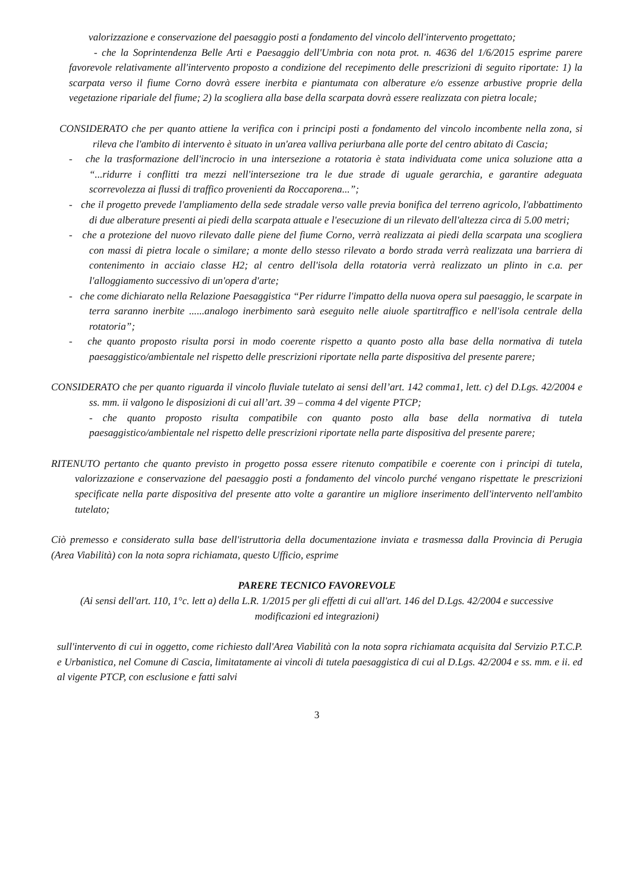valorizzazione e conservazione del paesaggio posti a fondamento del vincolo dell'intervento progettato;
- che la Soprintendenza Belle Arti e Paesaggio dell'Umbria con nota prot. n. 4636 del 1/6/2015 esprime parere favorevole relativamente all'intervento proposto a condizione del recepimento delle prescrizioni di seguito riportate: 1) la scarpata verso il fiume Corno dovrà essere inerbita e piantumata con alberature e/o essenze arbustive proprie della vegetazione ripariale del fiume; 2) la scogliera alla base della scarpata dovrà essere realizzata con pietra locale;
CONSIDERATO che per quanto attiene la verifica con i principi posti a fondamento del vincolo incombente nella zona, si rileva che l'ambito di intervento è situato in un'area valliva periurbana alle porte del centro abitato di Cascia;
- che la trasformazione dell'incrocio in una intersezione a rotatoria è stata individuata come unica soluzione atta a “...ridurre i conflitti tra mezzi nell'intersezione tra le due strade di uguale gerarchia, e garantire adeguata scorrevolezza ai flussi di traffico provenienti da Roccaporena...”;
- che il progetto prevede l'ampliamento della sede stradale verso valle previa bonifica del terreno agricolo, l'abbattimento di due alberature presenti ai piedi della scarpata attuale e l'esecuzione di un rilevato dell'altezza circa di 5.00 metri;
- che a protezione del nuovo rilevato dalle piene del fiume Corno, verrà realizzata ai piedi della scarpata una scogliera con massi di pietra locale o similare; a monte dello stesso rilevato a bordo strada verrà realizzata una barriera di contenimento in acciaio classe H2; al centro dell'isola della rotatoria verrà realizzato un plinto in c.a. per l'alloggiamento successivo di un'opera d'arte;
- che come dichiarato nella Relazione Paesaggistica “Per ridurre l'impatto della nuova opera sul paesaggio, le scarpate in terra saranno inerbite ......analogo inerbimento sarà eseguito nelle aiuole spartitraffico e nell'isola centrale della rotatoria”;
- che quanto proposto risulta porsi in modo coerente rispetto a quanto posto alla base della normativa di tutela paesaggistico/ambientale nel rispetto delle prescrizioni riportate nella parte dispositiva del presente parere;
CONSIDERATO che per quanto riguarda il vincolo fluviale tutelato ai sensi dell’art. 142 comma1, lett. c) del D.Lgs. 42/2004 e ss. mm. ii valgono le disposizioni di cui all’art. 39 – comma 4 del vigente PTCP;
- che quanto proposto risulta compatibile con quanto posto alla base della normativa di tutela paesaggistico/ambientale nel rispetto delle prescrizioni riportate nella parte dispositiva del presente parere;
RITENUTO pertanto che quanto previsto in progetto possa essere ritenuto compatibile e coerente con i principi di tutela, valorizzazione e conservazione del paesaggio posti a fondamento del vincolo purché vengano rispettate le prescrizioni specificate nella parte dispositiva del presente atto volte a garantire un migliore inserimento dell'intervento nell'ambito tutelato;
Ciò premesso e considerato sulla base dell'istruttoria della documentazione inviata e trasmessa dalla Provincia di Perugia (Area Viabilità) con la nota sopra richiamata, questo Ufficio, esprime
PARERE TECNICO FAVOREVOLE
(Ai sensi dell'art. 110, 1°c. lett a) della L.R. 1/2015 per gli effetti di cui all'art. 146 del D.Lgs. 42/2004 e successive modificazioni ed integrazioni)
sull'intervento di cui in oggetto, come richiesto dall'Area Viabilità con la nota sopra richiamata acquisita dal Servizio P.T.C.P. e Urbanistica, nel Comune di Cascia, limitatamente ai vincoli di tutela paesaggistica di cui al D.Lgs. 42/2004 e ss. mm. e ii. ed al vigente PTCP, con esclusione e fatti salvi
3